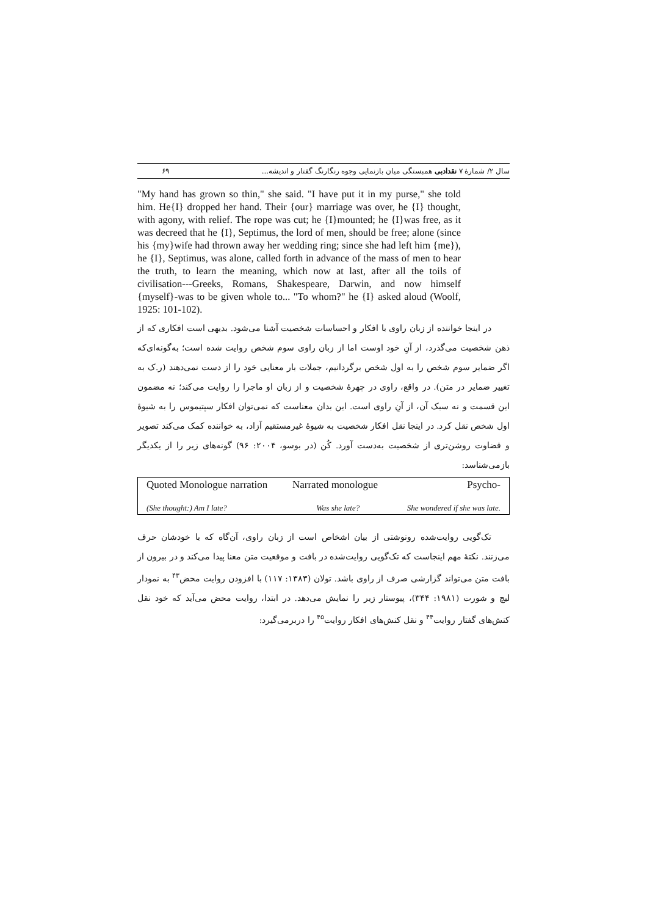سال ۲/ شمارهٔ ۷ نقدادبی همبستگی میان بازنمایی وجوه رنگارنگ گفتار و اندیشه... ۶۹
"My hand has grown so thin," she said. "I have put it in my purse," she told him. He{I} dropped her hand. Their {our} marriage was over, he {I} thought, with agony, with relief. The rope was cut; he {I}mounted; he {I}was free, as it was decreed that he {I}, Septimus, the lord of men, should be free; alone (since his {my}wife had thrown away her wedding ring; since she had left him {me}), he {I}, Septimus, was alone, called forth in advance of the mass of men to hear the truth, to learn the meaning, which now at last, after all the toils of civilisation---Greeks, Romans, Shakespeare, Darwin, and now himself {myself}-was to be given whole to... "To whom?" he {I} asked aloud (Woolf, 1925: 101-102).
در اینجا خواننده از زبان راوی با افکار و احساسات شخصیت آشنا می‌شود. بدیهی است افکاری که از ذهن شخصیت می‌گذرد، از آنِ خود اوست اما از زبان راوی سوم شخص روایت شده است؛ به‌گونه‌ای‌که اگر ضمایر سوم شخص را به اول شخص برگردانیم، جملات بار معنایی خود را از دست نمی‌دهند (ر.ک به تغییر ضمایر در متن). در واقع، راوی در چهرهٔ شخصیت و از زبان او ماجرا را روایت می‌کند؛ نه مضمون این قسمت و نه سبک آن، از آنِ راوی است. این بدان معناست که نمی‌توان افکار سپتیموس را به شیوهٔ اول شخص نقل کرد. در اینجا نقل افکار شخصیت به شیوهٔ غیرمستقیم آزاد، به خواننده کمک می‌کند تصویر و قضاوت روشن‌تری از شخصیت به‌دست آورد. کُن (در بوسو، ۲۰۰۴: ۹۶) گونه‌های زیر را از یکدیگر بازمی‌شناسد:
| Quoted Monologue narration | Narrated monologue | Psycho- |
| (She thought:) Am I late? | Was she late? | She wondered if she was late. |
تک‌گویی روایت‌شده رونوشتی از بیان اشخاص است از زبان راوی، آن‌گاه که با خودشان حرف می‌زنند. نکتهٔ مهم اینجاست که تک‌گویی روایت‌شده در بافت و موقعیت متن معنا پیدا می‌کند و در بیرون از بافت متن می‌تواند گزارشی صرف از راوی باشد. تولان (۱۳۸۳: ۱۱۷) با افزودن روایت محض<sup>۴۳</sup> به نمودار لیچ و شورت (۱۹۸۱: ۳۴۴)، پیوستار زیر را نمایش می‌دهد. در ابتدا، روایت محض می‌آید که خود نقل کنش‌های گفتار روایت<sup>۴۴</sup> و نقل کنش‌های افکار روایت<sup>۴۵</sup> را دربرمی‌گیرد: